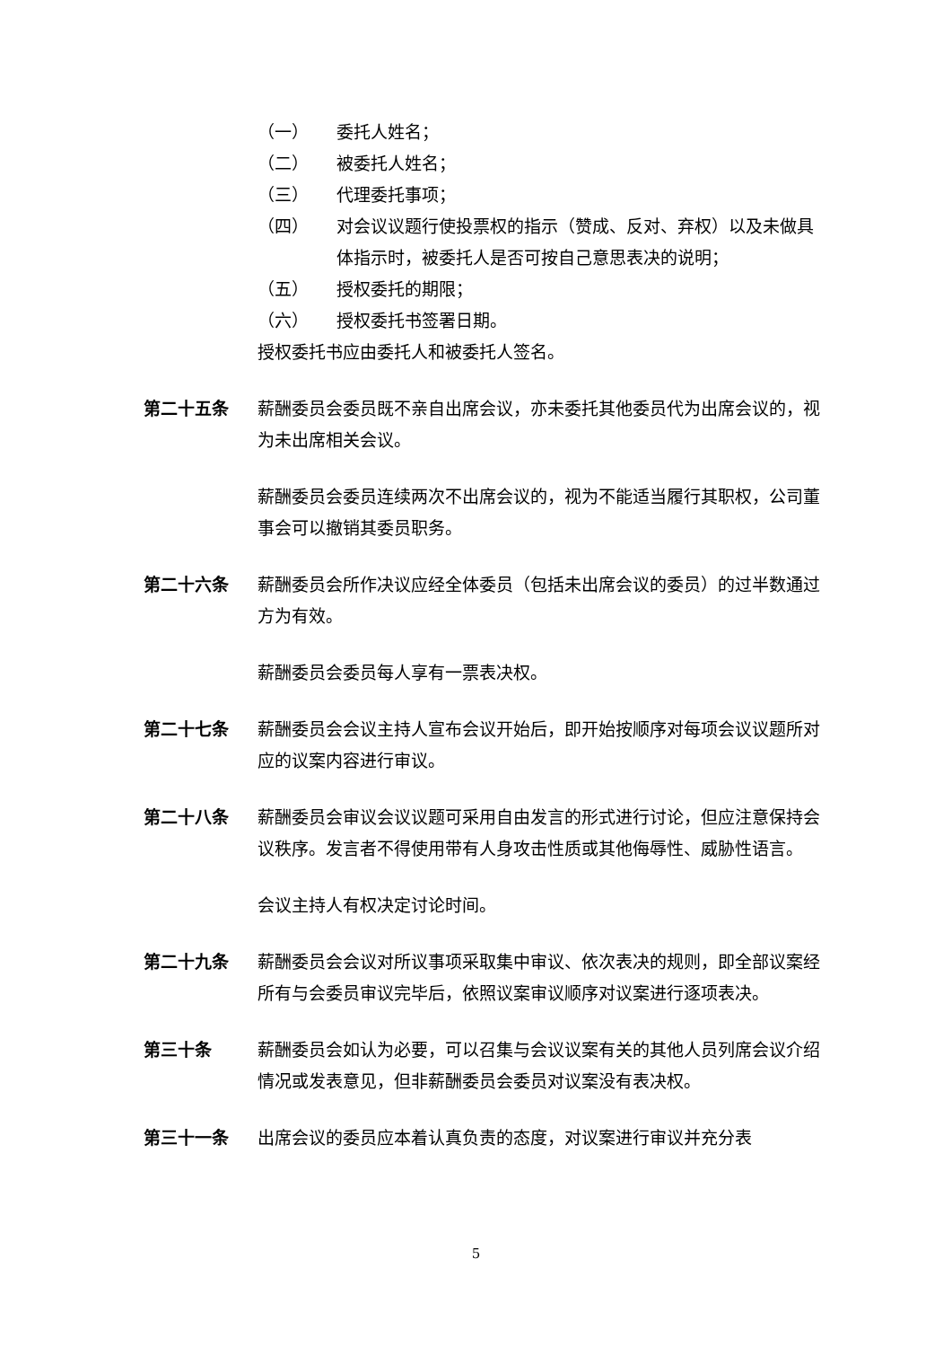（一） 委托人姓名；
（二） 被委托人姓名；
（三） 代理委托事项；
（四） 对会议议题行使投票权的指示（赞成、反对、弃权）以及未做具体指示时，被委托人是否可按自己意思表决的说明；
（五） 授权委托的期限；
（六） 授权委托书签署日期。
授权委托书应由委托人和被委托人签名。
第二十五条 薪酬委员会委员既不亲自出席会议，亦未委托其他委员代为出席会议的，视为未出席相关会议。
薪酬委员会委员连续两次不出席会议的，视为不能适当履行其职权，公司董事会可以撤销其委员职务。
第二十六条 薪酬委员会所作决议应经全体委员（包括未出席会议的委员）的过半数通过方为有效。
薪酬委员会委员每人享有一票表决权。
第二十七条 薪酬委员会会议主持人宣布会议开始后，即开始按顺序对每项会议议题所对应的议案内容进行审议。
第二十八条 薪酬委员会审议会议议题可采用自由发言的形式进行讨论，但应注意保持会议秩序。发言者不得使用带有人身攻击性质或其他侮辱性、威胁性语言。
会议主持人有权决定讨论时间。
第二十九条 薪酬委员会会议对所议事项采取集中审议、依次表决的规则，即全部议案经所有与会委员审议完毕后，依照议案审议顺序对议案进行逐项表决。
第三十条 薪酬委员会如认为必要，可以召集与会议议案有关的其他人员列席会议介绍情况或发表意见，但非薪酬委员会委员对议案没有表决权。
第三十一条 出席会议的委员应本着认真负责的态度，对议案进行审议并充分表
5